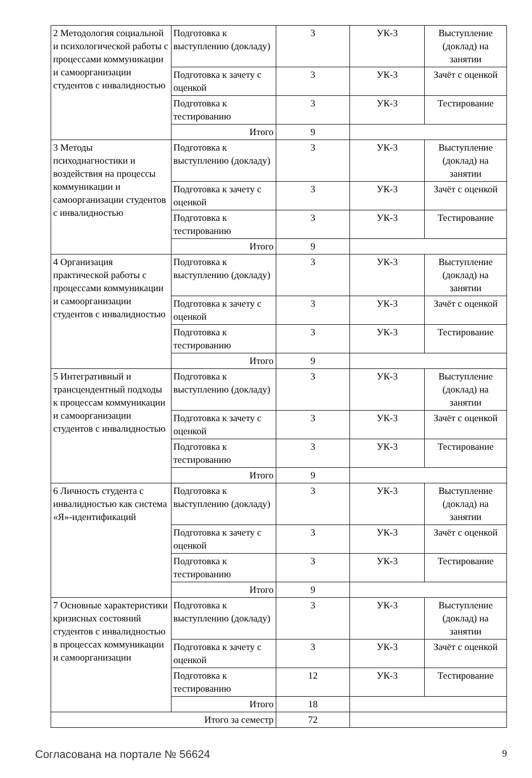| 2 Методология социальной и психологической работы с процессами коммуникации и самоорганизации студентов с инвалидностью | Подготовка к выступлению (докладу) | 3 | УК-3 | Выступление (доклад) на занятии |
| | Подготовка к зачету с оценкой | 3 | УК-3 | Зачёт с оценкой |
| | Подготовка к тестированию | 3 | УК-3 | Тестирование |
| | Итого | 9 | | |
| 3 Методы психодиагностики и воздействия на процессы коммуникации и самоорганизации студентов с инвалидностью | Подготовка к выступлению (докладу) | 3 | УК-3 | Выступление (доклад) на занятии |
| | Подготовка к зачету с оценкой | 3 | УК-3 | Зачёт с оценкой |
| | Подготовка к тестированию | 3 | УК-3 | Тестирование |
| | Итого | 9 | | |
| 4 Организация практической работы с процессами коммуникации и самоорганизации студентов с инвалидностью | Подготовка к выступлению (докладу) | 3 | УК-3 | Выступление (доклад) на занятии |
| | Подготовка к зачету с оценкой | 3 | УК-3 | Зачёт с оценкой |
| | Подготовка к тестированию | 3 | УК-3 | Тестирование |
| | Итого | 9 | | |
| 5 Интегративный и трансцендентный подходы к процессам коммуникации и самоорганизации студентов с инвалидностью | Подготовка к выступлению (докладу) | 3 | УК-3 | Выступление (доклад) на занятии |
| | Подготовка к зачету с оценкой | 3 | УК-3 | Зачёт с оценкой |
| | Подготовка к тестированию | 3 | УК-3 | Тестирование |
| | Итого | 9 | | |
| 6 Личность студента с инвалидностью как система «Я»-идентификаций | Подготовка к выступлению (докладу) | 3 | УК-3 | Выступление (доклад) на занятии |
| | Подготовка к зачету с оценкой | 3 | УК-3 | Зачёт с оценкой |
| | Подготовка к тестированию | 3 | УК-3 | Тестирование |
| | Итого | 9 | | |
| 7 Основные характеристики кризисных состояний студентов с инвалидностью в процессах коммуникации и самоорганизации | Подготовка к выступлению (докладу) | 3 | УК-3 | Выступление (доклад) на занятии |
| | Подготовка к зачету с оценкой | 3 | УК-3 | Зачёт с оценкой |
| | Подготовка к тестированию | 12 | УК-3 | Тестирование |
| | Итого | 18 | | |
| Итого за семестр | | 72 | | |
Согласована на портале № 56624 9